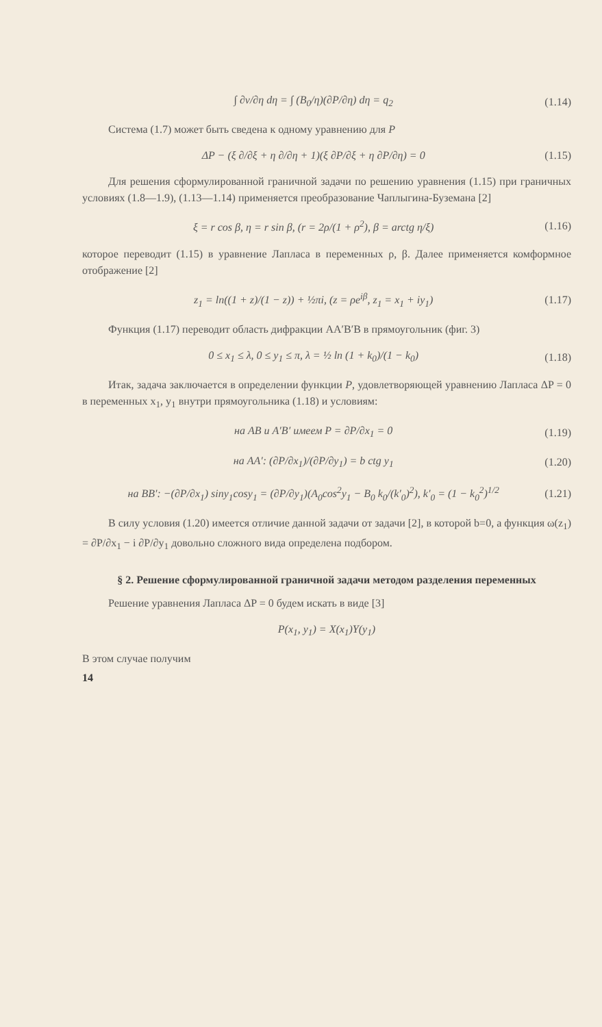∫ ∂v/∂η dη = ∫ (B<sub>0</sub>/η)(∂P/∂η) dη = q<sub>2</sub> (1.14)
Система (1.7) может быть сведена к одному уравнению для P
ΔP − (ξ ∂/∂ξ + η ∂/∂η + 1)(ξ ∂P/∂ξ + η ∂P/∂η) = 0 (1.15)
Для решения сформулированной граничной задачи по решению уравнения (1.15) при граничных условиях (1.8—1.9), (1.13—1.14) применяется преобразование Чаплыгина-Буземана [2]
ξ = r cos β, η = r sin β, (r = 2ρ/(1 + ρ<sup>2</sup>), β = arctg η/ξ) (1.16)
которое переводит (1.15) в уравнение Лапласа в переменных ρ, β. Далее применяется комформное отображение [2]
z<sub>1</sub> = ln((1 + z)/(1 − z)) + ½πi, (z = ρe<sup>iβ</sup>, z<sub>1</sub> = x<sub>1</sub> + iy<sub>1</sub>) (1.17)
Функция (1.17) переводит область дифракции AA′B′B в прямоугольник (фиг. 3)
0 ≤ x<sub>1</sub> ≤ λ, 0 ≤ y<sub>1</sub> ≤ π, λ = ½ ln (1 + k<sub>0</sub>)/(1 − k<sub>0</sub>) (1.18)
Итак, задача заключается в определении функции P, удовлетворяющей уравнению Лапласа ΔP = 0 в переменных x<sub>1</sub>, y<sub>1</sub> внутри прямоугольника (1.18) и условиям:
на AB и A′B′ имеем P = ∂P/∂x<sub>1</sub> = 0 (1.19)
на AA′: (∂P/∂x<sub>1</sub>)/(∂P/∂y<sub>1</sub>) = b ctg y<sub>1</sub> (1.20)
на BB′: −(∂P/∂x<sub>1</sub>) siny<sub>1</sub>cosy<sub>1</sub> = (∂P/∂y<sub>1</sub>)(A<sub>0</sub>cos<sup>2</sup>y<sub>1</sub> − B<sub>0</sub> k<sub>0</sub>/(k′<sub>0</sub>)<sup>2</sup>), k′<sub>0</sub> = (1 − k<sub>0</sub><sup>2</sup>)<sup>1/2</sup> (1.21)
В силу условия (1.20) имеется отличие данной задачи от задачи [2], в которой b=0, а функция ω(z<sub>1</sub>) = ∂P/∂x<sub>1</sub> − i ∂P/∂y<sub>1</sub> довольно сложного вида определена подбором.
§ 2. Решение сформулированной граничной задачи методом разделения переменных
Решение уравнения Лапласа ΔP = 0 будем искать в виде [3]
P(x<sub>1</sub>, y<sub>1</sub>) = X(x<sub>1</sub>)Y(y<sub>1</sub>)
В этом случае получим
14